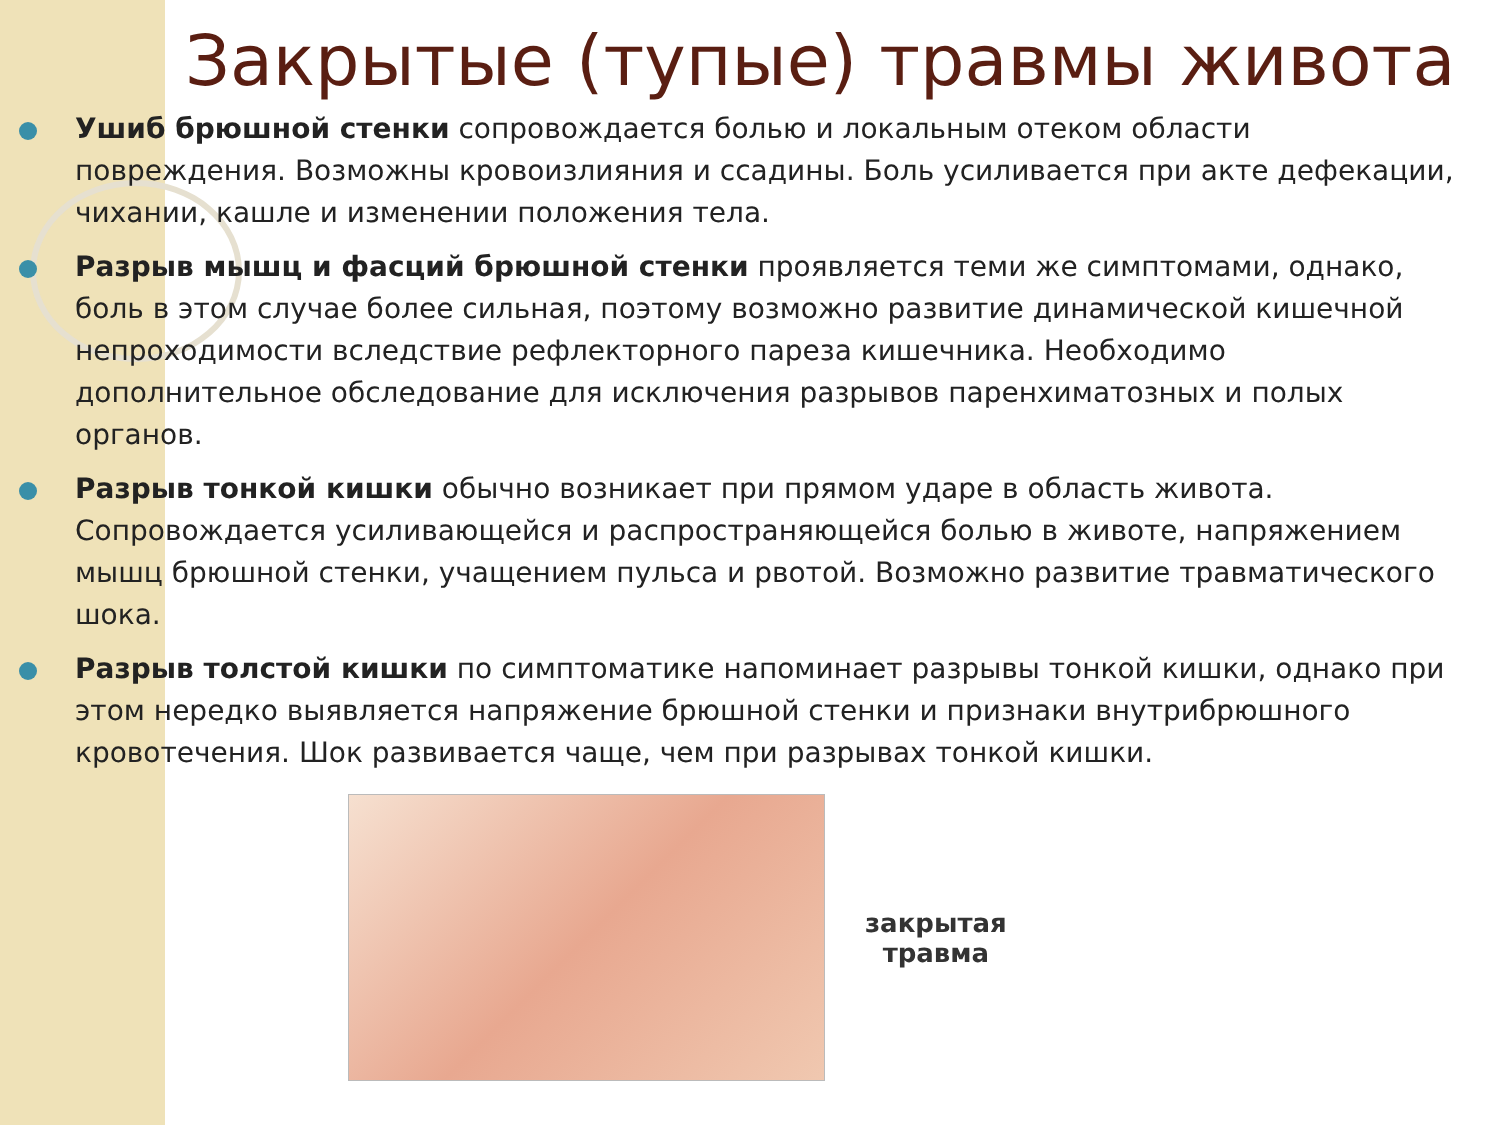Закрытые (тупые) травмы живота
Ушиб брюшной стенки сопровождается болью и локальным отеком области повреждения. Возможны кровоизлияния и ссадины. Боль усиливается при акте дефекации, чихании, кашле и изменении положения тела.
Разрыв мышц и фасций брюшной стенки проявляется теми же симптомами, однако, боль в этом случае более сильная, поэтому возможно развитие динамической кишечной непроходимости вследствие рефлекторного пареза кишечника. Необходимо дополнительное обследование для исключения разрывов паренхиматозных и полых органов.
Разрыв тонкой кишки обычно возникает при прямом ударе в область живота. Сопровождается усиливающейся и распространяющейся болью в животе, напряжением мышц брюшной стенки, учащением пульса и рвотой. Возможно развитие травматического шока.
Разрыв толстой кишки по симптоматике напоминает разрывы тонкой кишки, однако при этом нередко выявляется напряжение брюшной стенки и признаки внутрибрюшного кровотечения. Шок развивается чаще, чем при разрывах тонкой кишки.
закрытая
травма